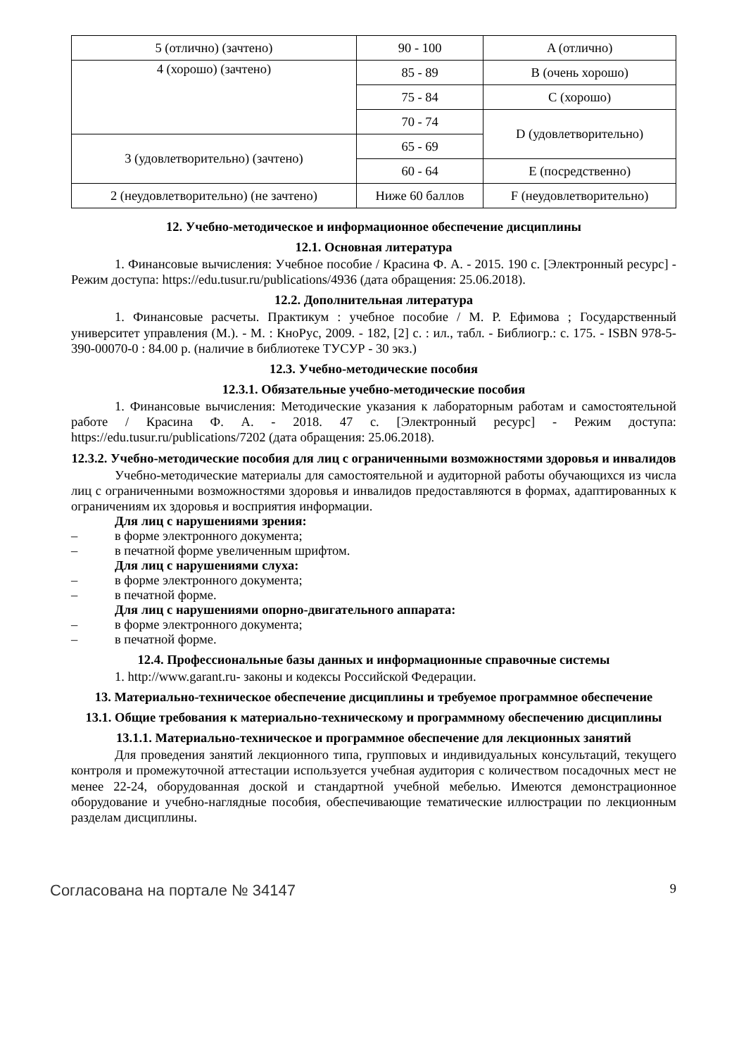| 5 (отлично) (зачтено) | 90 - 100 | A (отлично) |
| 4 (хорошо) (зачтено) | 85 - 89 | B (очень хорошо) |
| | 75 - 84 | C (хорошо) |
| | 70 - 74 | D (удовлетворительно) |
| 3 (удовлетворительно) (зачтено) | 65 - 69 | |
| | 60 - 64 | E (посредственно) |
| 2 (неудовлетворительно) (не зачтено) | Ниже 60 баллов | F (неудовлетворительно) |
12. Учебно-методическое и информационное обеспечение дисциплины
12.1. Основная литература
1. Финансовые вычисления: Учебное пособие / Красина Ф. А. - 2015. 190 с. [Электронный ресурс] - Режим доступа: https://edu.tusur.ru/publications/4936 (дата обращения: 25.06.2018).
12.2. Дополнительная литература
1. Финансовые расчеты. Практикум : учебное пособие / М. Р. Ефимова ; Государственный университет управления (М.). - М. : КноРус, 2009. - 182, [2] с. : ил., табл. - Библиогр.: с. 175. - ISBN 978-5-390-00070-0 : 84.00 р. (наличие в библиотеке ТУСУР - 30 экз.)
12.3. Учебно-методические пособия
12.3.1. Обязательные учебно-методические пособия
1. Финансовые вычисления: Методические указания к лабораторным работам и самостоятельной работе / Красина Ф. А. - 2018. 47 с. [Электронный ресурс] - Режим доступа: https://edu.tusur.ru/publications/7202 (дата обращения: 25.06.2018).
12.3.2. Учебно-методические пособия для лиц с ограниченными возможностями здоровья и инвалидов
Учебно-методические материалы для самостоятельной и аудиторной работы обучающихся из числа лиц с ограниченными возможностями здоровья и инвалидов предоставляются в формах, адаптированных к ограничениям их здоровья и восприятия информации.
Для лиц с нарушениями зрения:
– в форме электронного документа;
– в печатной форме увеличенным шрифтом.
Для лиц с нарушениями слуха:
– в форме электронного документа;
– в печатной форме.
Для лиц с нарушениями опорно-двигательного аппарата:
– в форме электронного документа;
– в печатной форме.
12.4. Профессиональные базы данных и информационные справочные системы
1. http://www.garant.ru- законы и кодексы Российской Федерации.
13. Материально-техническое обеспечение дисциплины и требуемое программное обеспечение
13.1. Общие требования к материально-техническому и программному обеспечению дисциплины
13.1.1. Материально-техническое и программное обеспечение для лекционных занятий
Для проведения занятий лекционного типа, групповых и индивидуальных консультаций, текущего контроля и промежуточной аттестации используется учебная аудитория с количеством посадочных мест не менее 22-24, оборудованная доской и стандартной учебной мебелью. Имеются демонстрационное оборудование и учебно-наглядные пособия, обеспечивающие тематические иллюстрации по лекционным разделам дисциплины.
Согласована на портале № 34147 9